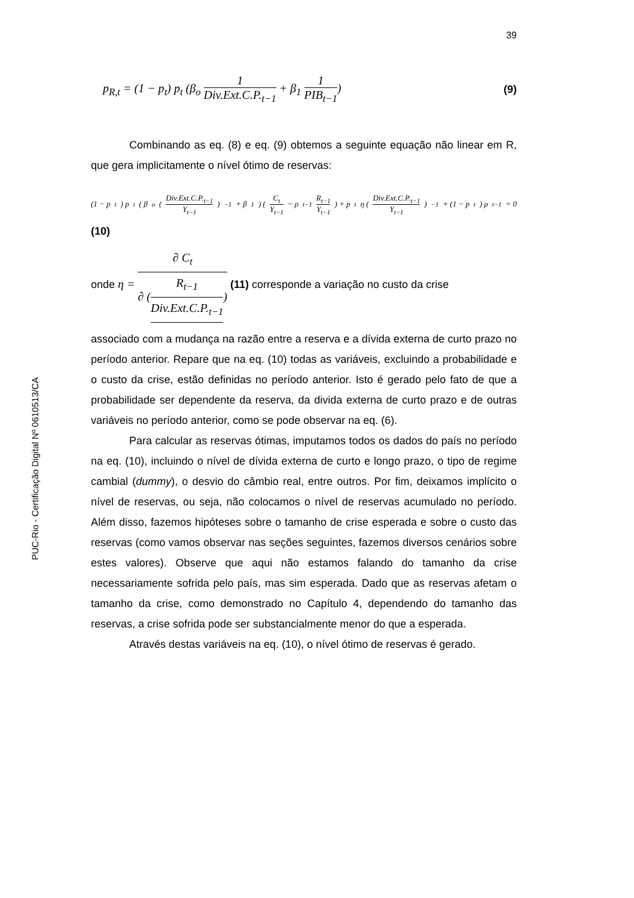PUC-Rio - Certificação Digital Nº 0610513/CA
39
p<sub>R,t</sub> = (1 − p<sub>t</sub>) p<sub>t</sub> (β<sub>o</sub> 1 Div.Ext.C.P.<sub>t−1</sub> + β<sub>1</sub> 1 PIB<sub>t−1</sub>)
(9)
Combinando as eq. (8) e eq. (9) obtemos a seguinte equação não linear em R, que gera implicitamente o nível ótimo de reservas:
(1 − p<sub>t</sub>) p<sub>t</sub> ( β<sub>o</sub> (Div.Ext.C.P.<sub>t−1</sub> Y<sub>t−1</sub>)<sup>−1</sup> + β<sub>1</sub>) (C<sub>t</sub> Y<sub>t−1</sub> − ρ<sub>t−1</sub> R<sub>t−1</sub> Y<sub>t−1</sub>) + p<sub>t</sub> η (Div.Ext.C.P.<sub>t−1</sub> Y<sub>t−1</sub>)<sup>−1</sup> + (1 − p<sub>t</sub>) ρ<sub>t−1</sub> = 0
(10)
onde η = ∂ C<sub>t</sub> ∂ (R<sub>t−1</sub> Div.Ext.C.P.<sub>t−1</sub>) (11) corresponde a variação no custo da crise
associado com a mudança na razão entre a reserva e a dívida externa de curto prazo no período anterior. Repare que na eq. (10) todas as variáveis, excluindo a probabilidade e o custo da crise, estão definidas no período anterior. Isto é gerado pelo fato de que a probabilidade ser dependente da reserva, da divida externa de curto prazo e de outras variáveis no período anterior, como se pode observar na eq. (6).
Para calcular as reservas ótimas, imputamos todos os dados do país no período na eq. (10), incluindo o nível de dívida externa de curto e longo prazo, o tipo de regime cambial (dummy), o desvio do câmbio real, entre outros. Por fim, deixamos implícito o nível de reservas, ou seja, não colocamos o nível de reservas acumulado no período. Além disso, fazemos hipóteses sobre o tamanho de crise esperada e sobre o custo das reservas (como vamos observar nas seções seguintes, fazemos diversos cenários sobre estes valores). Observe que aqui não estamos falando do tamanho da crise necessariamente sofrida pelo país, mas sim esperada. Dado que as reservas afetam o tamanho da crise, como demonstrado no Capítulo 4, dependendo do tamanho das reservas, a crise sofrida pode ser substancialmente menor do que a esperada.
Através destas variáveis na eq. (10), o nível ótimo de reservas é gerado.